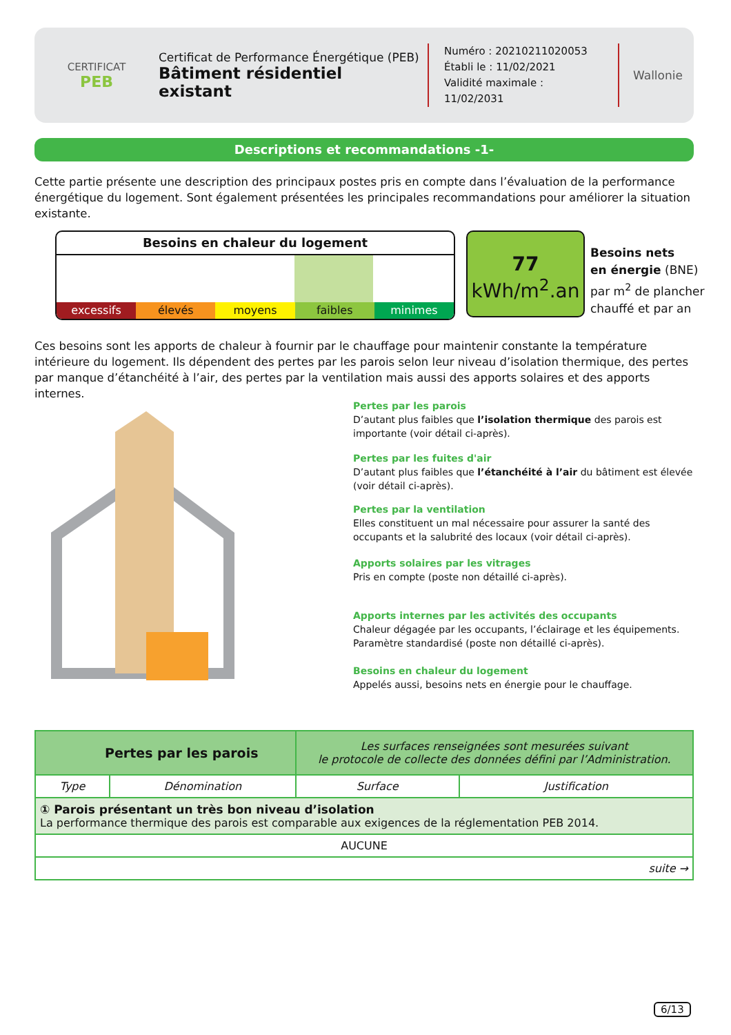CERTIFICAT
PEB
Certificat de Performance Énergétique (PEB)
Bâtiment résidentiel existant
Numéro : 20210211020053
Établi le : 11/02/2021
Validité maximale : 11/02/2031
Wallonie
Descriptions et recommandations -1-
Cette partie présente une description des principaux postes pris en compte dans l’évaluation de la performance énergétique du logement. Sont également présentées les principales recommandations pour améliorer la situation existante.
Besoins en chaleur du logement
excessifs élevés moyens faibles minimes
77
kWh/m<sup>2</sup>.an
Besoins nets
en énergie (BNE)
par m<sup>2</sup> de plancher
chauffé et par an
Ces besoins sont les apports de chaleur à fournir par le chauffage pour maintenir constante la température intérieure du logement. Ils dépendent des pertes par les parois selon leur niveau d’isolation thermique, des pertes par manque d’étanchéité à l’air, des pertes par la ventilation mais aussi des apports solaires et des apports internes.
Pertes par les parois
D’autant plus faibles que l’isolation thermique des parois est importante (voir détail ci-après).
Pertes par les fuites d'air
D’autant plus faibles que l’étanchéité à l’air du bâtiment est élevée (voir détail ci-après).
Pertes par la ventilation
Elles constituent un mal nécessaire pour assurer la santé des occupants et la salubrité des locaux (voir détail ci-après).
Apports solaires par les vitrages
Pris en compte (poste non détaillé ci-après).
Apports internes par les activités des occupants
Chaleur dégagée par les occupants, l’éclairage et les équipements. Paramètre standardisé (poste non détaillé ci-après).
Besoins en chaleur du logement
Appelés aussi, besoins nets en énergie pour le chauffage.
| Pertes par les parois | | Les surfaces renseignées sont mesurées suivant le protocole de collecte des données défini par l’Administration. | |
| Type | Dénomination | Surface | Justification |
| ① Parois présentant un très bon niveau d’isolation La performance thermique des parois est comparable aux exigences de la réglementation PEB 2014. | | | |
| AUCUNE | | | |
| suite → | | | |
6/13